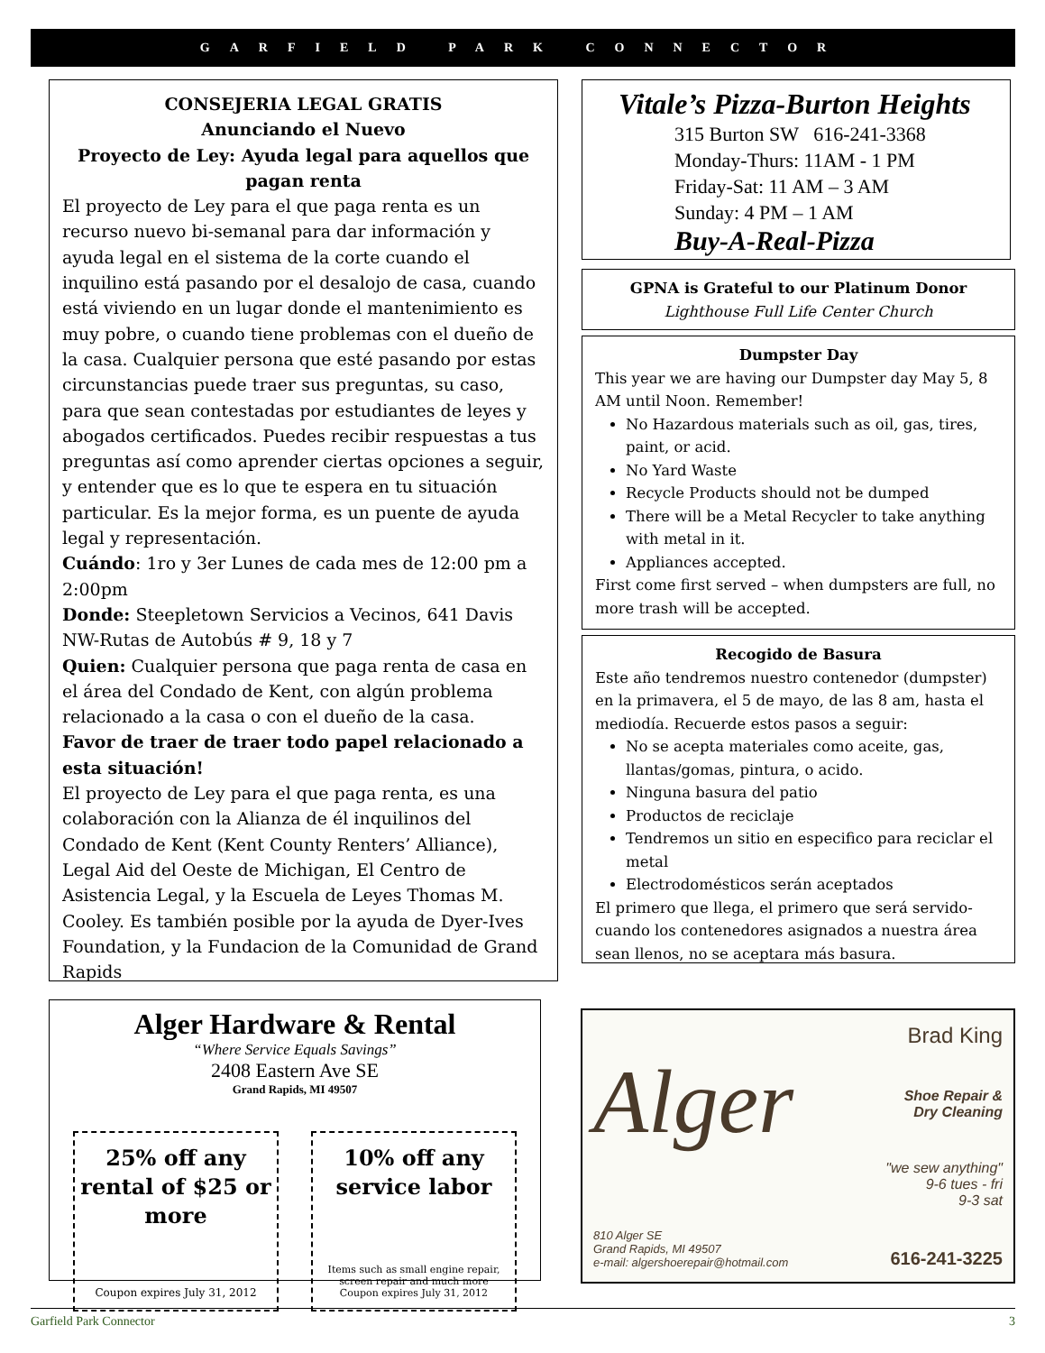GARFIELD PARK CONNECTOR
CONSEJERIA LEGAL GRATIS
Anunciando el Nuevo
Proyecto de Ley: Ayuda legal para aquellos que pagan renta
El proyecto de Ley para el que paga renta es un recurso nuevo bi-semanal para dar información y ayuda legal en el sistema de la corte cuando el inquilino está pasando por el desalojo de casa, cuando está viviendo en un lugar donde el mantenimiento es muy pobre, o cuando tiene problemas con el dueño de la casa. Cualquier persona que esté pasando por estas circunstancias puede traer sus preguntas, su caso, para que sean contestadas por estudiantes de leyes y abogados certificados. Puedes recibir respuestas a tus preguntas así como aprender ciertas opciones a seguir, y entender que es lo que te espera en tu situación particular. Es la mejor forma, es un puente de ayuda legal y representación.
Cuándo: 1ro y 3er Lunes de cada mes de 12:00 pm a 2:00pm
Donde: Steepletown Servicios a Vecinos, 641 Davis NW-Rutas de Autobús # 9, 18 y 7
Quien: Cualquier persona que paga renta de casa en el área del Condado de Kent, con algún problema relacionado a la casa o con el dueño de la casa.
Favor de traer de traer todo papel relacionado a esta situación!
El proyecto de Ley para el que paga renta, es una colaboración con la Alianza de él inquilinos del Condado de Kent (Kent County Renters’ Alliance), Legal Aid del Oeste de Michigan, El Centro de Asistencia Legal, y la Escuela de Leyes Thomas M. Cooley. Es también posible por la ayuda de Dyer-Ives Foundation, y la Fundacion de la Comunidad de Grand Rapids
Vitale’s Pizza-Burton Heights
315 Burton SW 616-241-3368
Monday-Thurs: 11AM - 1 PM
Friday-Sat: 11 AM – 3 AM
Sunday: 4 PM – 1 AM
Buy-A-Real-Pizza
GPNA is Grateful to our Platinum Donor
Lighthouse Full Life Center Church
Dumpster Day
This year we are having our Dumpster day May 5, 8 AM until Noon. Remember!
No Hazardous materials such as oil, gas, tires, paint, or acid.
No Yard Waste
Recycle Products should not be dumped
There will be a Metal Recycler to take anything with metal in it.
Appliances accepted.
First come first served – when dumpsters are full, no more trash will be accepted.
Recogido de Basura
Este año tendremos nuestro contenedor (dumpster) en la primavera, el 5 de mayo, de las 8 am, hasta el mediodía. Recuerde estos pasos a seguir:
No se acepta materiales como aceite, gas, llantas/gomas, pintura, o acido.
Ninguna basura del patio
Productos de reciclaje
Tendremos un sitio en especifico para reciclar el metal
Electrodomésticos serán aceptados
El primero que llega, el primero que será servido-cuando los contenedores asignados a nuestra área sean llenos, no se aceptara más basura.
Alger Hardware & Rental
“Where Service Equals Savings”
2408 Eastern Ave SE
Grand Rapids, MI 49507
25% off any rental of $25 or more
Coupon expires July 31, 2012
10% off any service labor
Items such as small engine repair, screen repair and much more
Coupon expires July 31, 2012
Alger
810 Alger SE
Grand Rapids, MI 49507
e-mail: algershoerepair@hotmail.com
Brad King
Shoe Repair &
Dry Cleaning
"we sew anything"
9-6 tues - fri
9-3 sat
616-241-3225
Garfield Park Connector 3